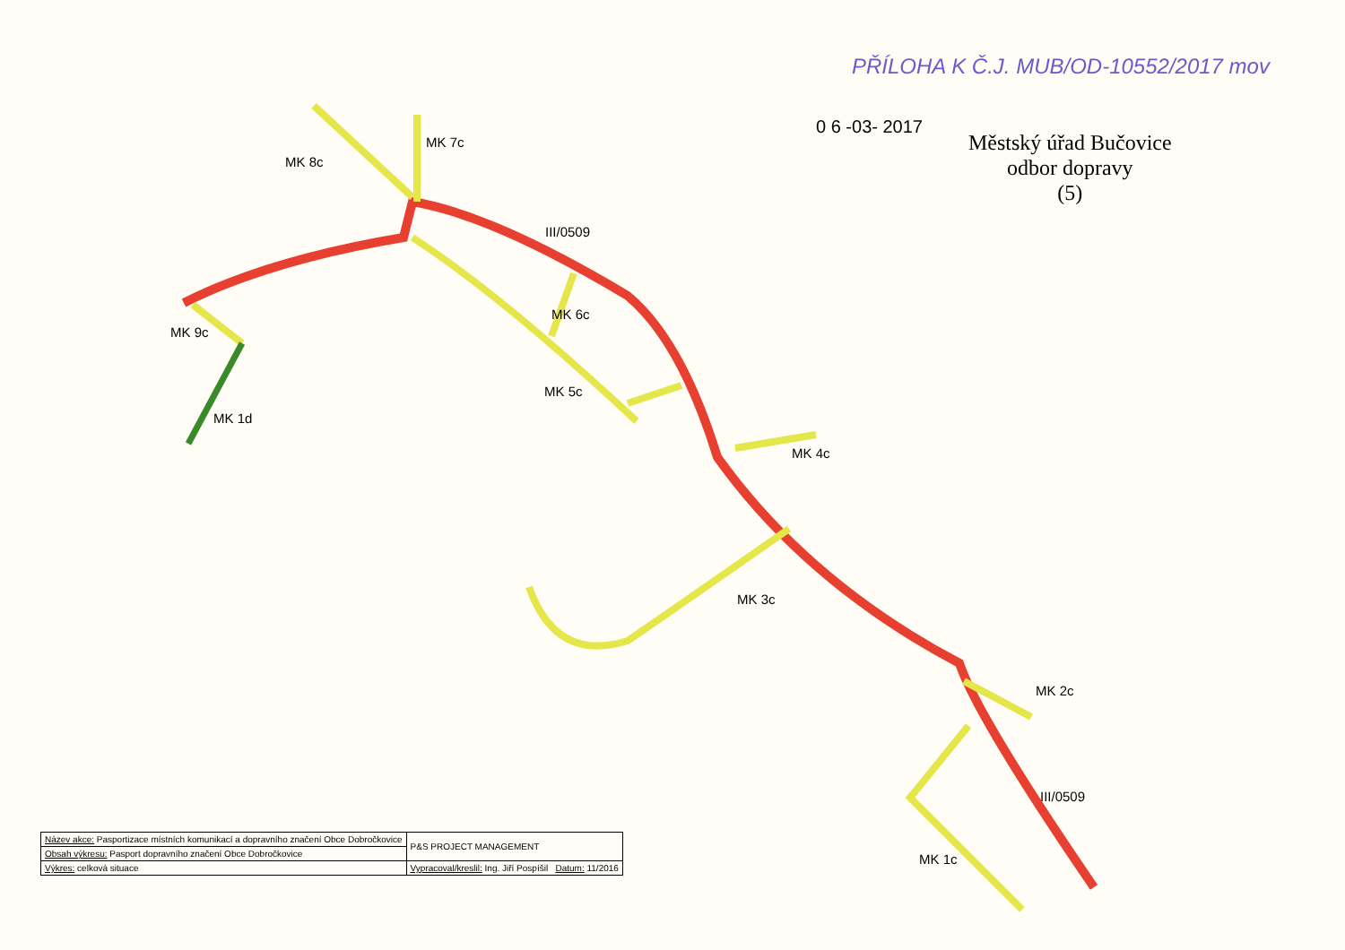PŘÍLOHA K Č.J. MUB/OD-10552/2017 mov
0 6 -03- 2017
Městský úřad Bučovice
odbor dopravy
(5)
MK 7c
MK 8c
III/0509
MK 9c
MK 6c
MK 5c
MK 1d
MK 4c
MK 3c
MK 2c
III/0509
MK 1c
| Název akce: Pasportizace místních komunikací a dopravního značení Obce Dobročkovice | | P&S PROJECT MANAGEMENT |
| Obsah výkresu: Pasport dopravního značení Obce Dobročkovice | | |
| Výkres: celková situace | Vypracoval/kreslil: Ing. Jiří Pospíšil Datum: 11/2016 | |